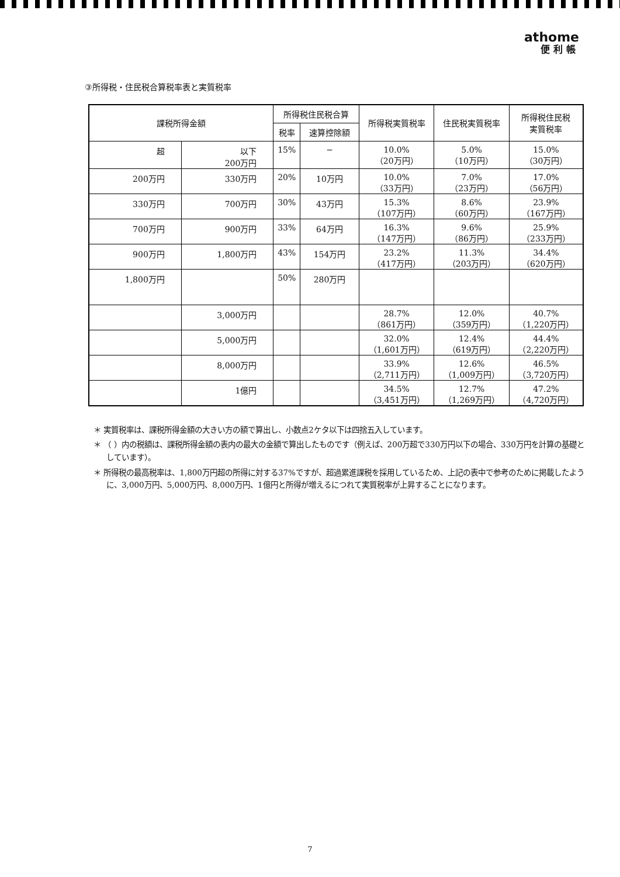athome
便利帳
③所得税・住民税合算税率表と実質税率
| 課税所得金額 | | 所得税住民税合算 | | 所得税実質税率 | 住民税実質税率 | 所得税住民税 実質税率 |
| --- | --- | --- | --- | --- | --- | --- |
| | | 税率 | 速算控除額 | | | |
| 超 | 以下 200万円 | 15% | − | 10.0% （20万円） | 5.0% （10万円） | 15.0% （30万円） |
| 200万円 | 330万円 | 20% | 10万円 | 10.0% （33万円） | 7.0% （23万円） | 17.0% （56万円） |
| 330万円 | 700万円 | 30% | 43万円 | 15.3% （107万円） | 8.6% （60万円） | 23.9% （167万円） |
| 700万円 | 900万円 | 33% | 64万円 | 16.3% （147万円） | 9.6% （86万円） | 25.9% （233万円） |
| 900万円 | 1,800万円 | 43% | 154万円 | 23.2% （417万円） | 11.3% （203万円） | 34.4% （620万円） |
| 1,800万円 | | 50% | 280万円 | | | |
| | 3,000万円 | | | 28.7% （861万円） | 12.0% （359万円） | 40.7% （1,220万円） |
| | 5,000万円 | | | 32.0% （1,601万円） | 12.4% （619万円） | 44.4% （2,220万円） |
| | 8,000万円 | | | 33.9% （2,711万円） | 12.6% （1,009万円） | 46.5% （3,720万円） |
| | 1億円 | | | 34.5% （3,451万円） | 12.7% （1,269万円） | 47.2% （4,720万円） |
＊ 実質税率は、課税所得金額の大きい方の額で算出し、小数点2ケタ以下は四捨五入しています。
＊ （ ）内の税額は、課税所得金額の表内の最大の金額で算出したものです（例えば、200万超で330万円以下の場合、330万円を計算の基礎としています）。
＊ 所得税の最高税率は、1,800万円超の所得に対する37%ですが、超過累進課税を採用しているため、上記の表中で参考のために掲載したように、3,000万円、5,000万円、8,000万円、1億円と所得が増えるにつれて実質税率が上昇することになります。
7